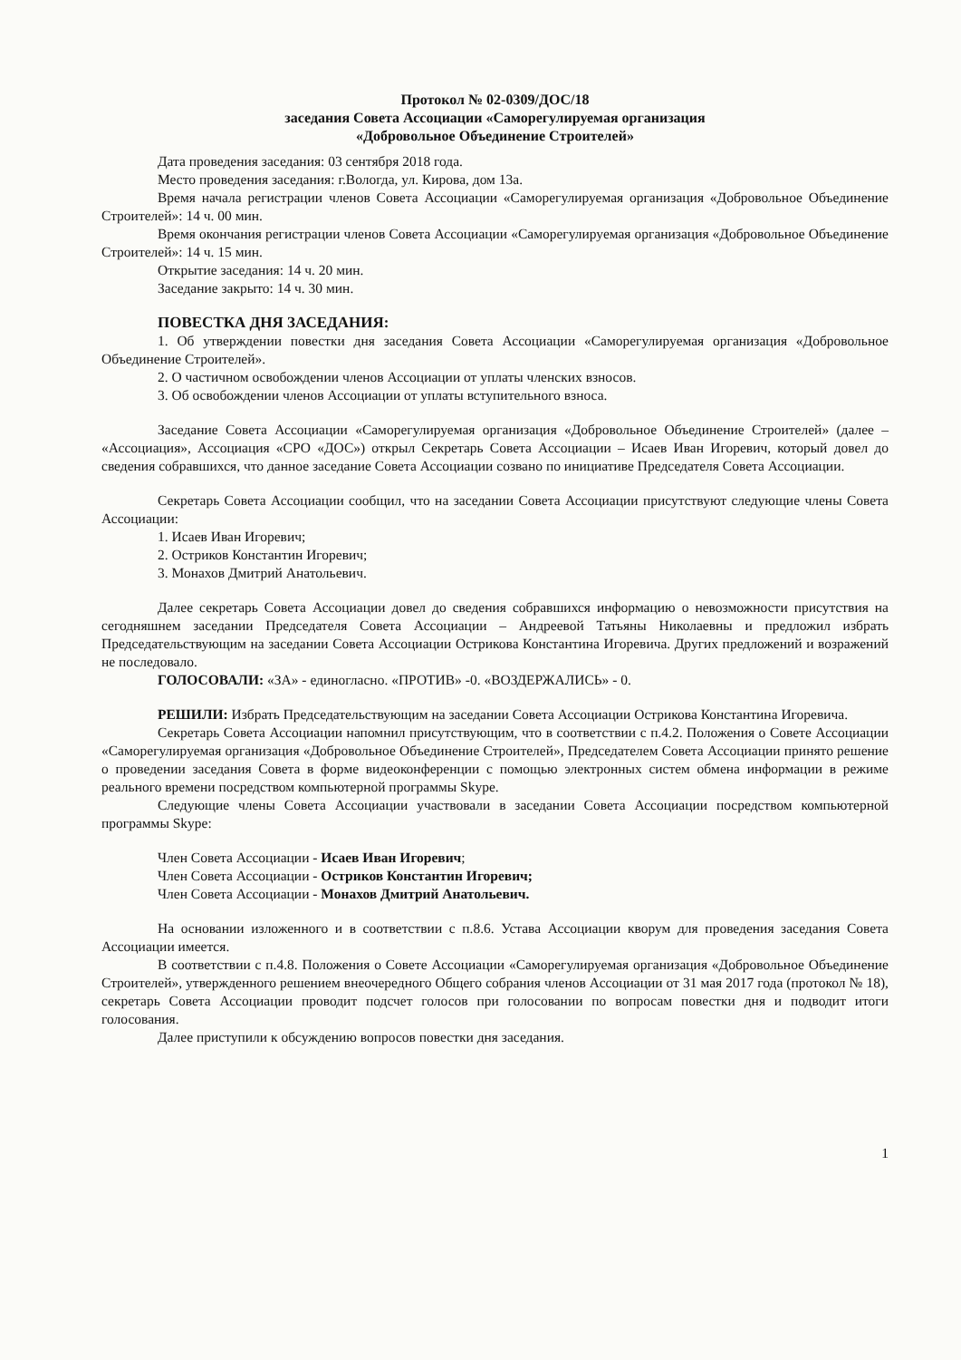Протокол № 02-0309/ДОС/18
заседания Совета Ассоциации «Саморегулируемая организация
«Добровольное Объединение Строителей»
Дата проведения заседания: 03 сентября 2018 года.
Место проведения заседания: г.Вологда, ул. Кирова, дом 13а.
Время начала регистрации членов Совета Ассоциации «Саморегулируемая организация «Добровольное Объединение Строителей»: 14 ч. 00 мин.
Время окончания регистрации членов Совета Ассоциации «Саморегулируемая организация «Добровольное Объединение Строителей»: 14 ч. 15 мин.
Открытие заседания: 14 ч. 20 мин.
Заседание закрыто: 14 ч. 30 мин.
ПОВЕСТКА ДНЯ ЗАСЕДАНИЯ:
1. Об утверждении повестки дня заседания Совета Ассоциации «Саморегулируемая организация «Добровольное Объединение Строителей».
2. О частичном освобождении членов Ассоциации от уплаты членских взносов.
3. Об освобождении членов Ассоциации от уплаты вступительного взноса.
Заседание Совета Ассоциации «Саморегулируемая организация «Добровольное Объединение Строителей» (далее – «Ассоциация», Ассоциация «СРО «ДОС») открыл Секретарь Совета Ассоциации – Исаев Иван Игоревич, который довел до сведения собравшихся, что данное заседание Совета Ассоциации созвано по инициативе Председателя Совета Ассоциации.
Секретарь Совета Ассоциации сообщил, что на заседании Совета Ассоциации присутствуют следующие члены Совета Ассоциации:
1. Исаев Иван Игоревич;
2. Остриков Константин Игоревич;
3. Монахов Дмитрий Анатольевич.
Далее секретарь Совета Ассоциации довел до сведения собравшихся информацию о невозможности присутствия на сегодняшнем заседании Председателя Совета Ассоциации – Андреевой Татьяны Николаевны и предложил избрать Председательствующим на заседании Совета Ассоциации Острикова Константина Игоревича. Других предложений и возражений не последовало.
ГОЛОСОВАЛИ: «ЗА» - единогласно. «ПРОТИВ» -0. «ВОЗДЕРЖАЛИСЬ» - 0.
РЕШИЛИ: Избрать Председательствующим на заседании Совета Ассоциации Острикова Константина Игоревича.
Секретарь Совета Ассоциации напомнил присутствующим, что в соответствии с п.4.2. Положения о Совете Ассоциации «Саморегулируемая организация «Добровольное Объединение Строителей», Председателем Совета Ассоциации принято решение о проведении заседания Совета в форме видеоконференции с помощью электронных систем обмена информации в режиме реального времени посредством компьютерной программы Skype.
Следующие члены Совета Ассоциации участвовали в заседании Совета Ассоциации посредством компьютерной программы Skype:
Член Совета Ассоциации - Исаев Иван Игоревич;
Член Совета Ассоциации - Остриков Константин Игоревич;
Член Совета Ассоциации - Монахов Дмитрий Анатольевич.
На основании изложенного и в соответствии с п.8.6. Устава Ассоциации кворум для проведения заседания Совета Ассоциации имеется.
В соответствии с п.4.8. Положения о Совете Ассоциации «Саморегулируемая организация «Добровольное Объединение Строителей», утвержденного решением внеочередного Общего собрания членов Ассоциации от 31 мая 2017 года (протокол № 18), секретарь Совета Ассоциации проводит подсчет голосов при голосовании по вопросам повестки дня и подводит итоги голосования.
Далее приступили к обсуждению вопросов повестки дня заседания.
1